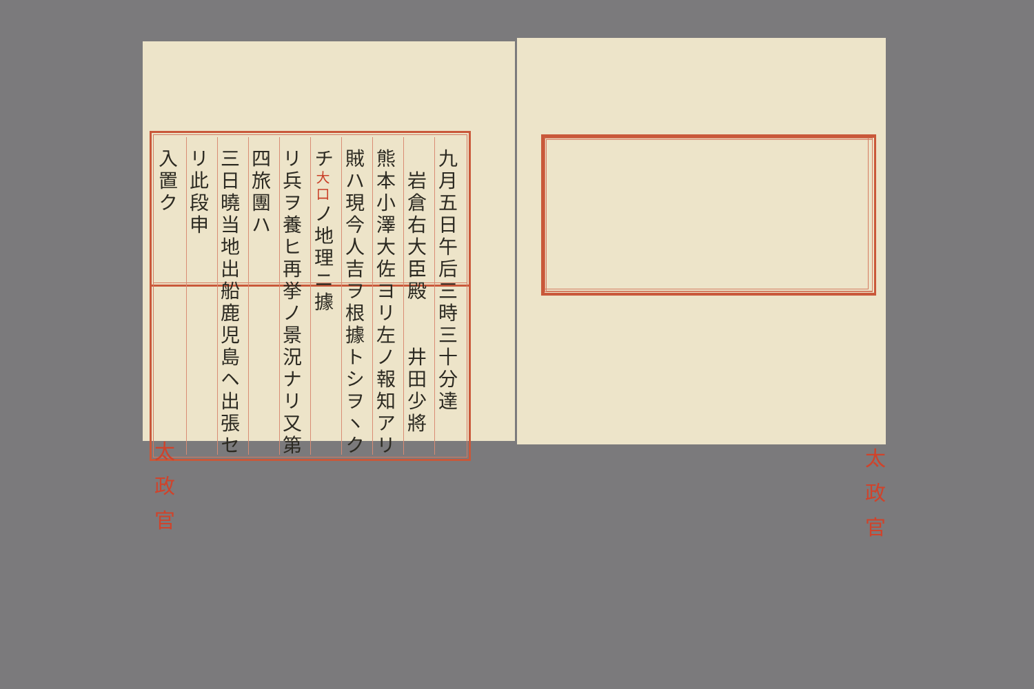九月五日午后三時三十分達
　岩倉右大臣殿　　井田少將
熊本小澤大佐ヨリ左ノ報知アリ
賊ハ現今人吉ヲ根據トシヲヽクチ大口ノ地理ニ據
リ兵ヲ養ヒ再挙ノ景況ナリ又第四旅團ハ
三日曉当地出船鹿児島ヘ出張セリ此段申
入置ク
太政官
太政官